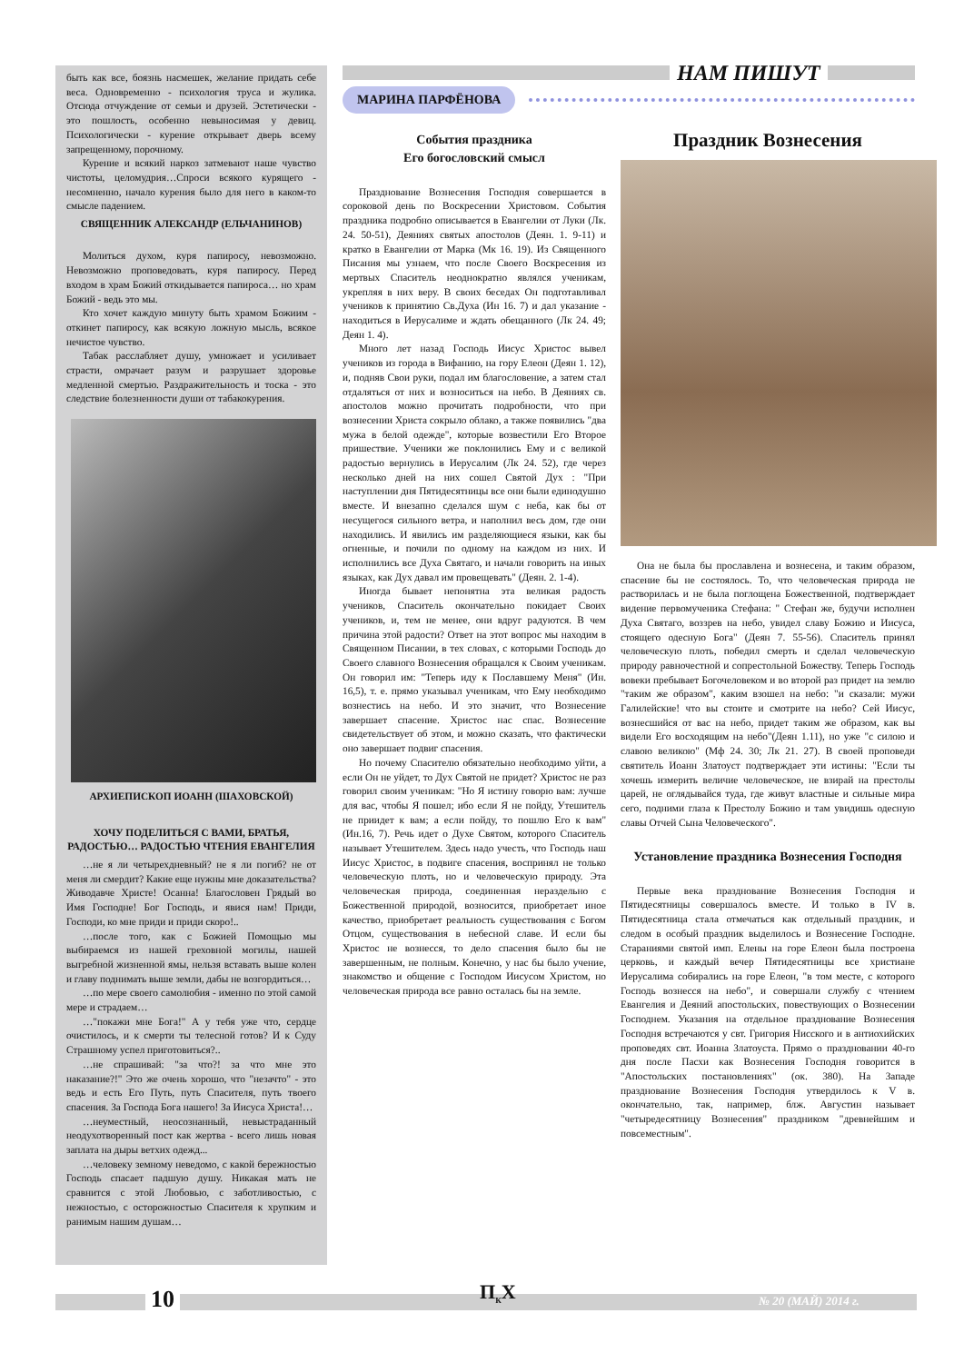быть как все, боязнь насмешек, желание придать себе веса. Одновременно - психология труса и жулика. Отсюда отчуждение от семьи и друзей. Эстетически - это пошлость, особенно невыносимая у девиц. Психологически - курение открывает дверь всему запрещенному, порочному.
Курение и всякий наркоз затмевают наше чувство чистоты, целомудрия…Спроси всякого курящего - несомненно, начало курения было для него в каком-то смысле падением.
СВЯЩЕННИК АЛЕКСАНДР (ЕЛЬЧАНИНОВ)
Молиться духом, куря папиросу, невозможно. Невозможно проповедовать, куря папиросу. Перед входом в храм Божий откидывается папироса… но храм Божий - ведь это мы.
Кто хочет каждую минуту быть храмом Божиим - откинет папиросу, как всякую ложную мысль, всякое нечистое чувство.
Табак расслабляет душу, умножает и усиливает страсти, омрачает разум и разрушает здоровье медленной смертью. Раздражительность и тоска - это следствие болезненности души от табакокурения.
АРХИЕПИСКОП ИОАНН (ШАХОВСКОЙ)
ХОЧУ ПОДЕЛИТЬСЯ С ВАМИ, БРАТЬЯ, РАДОСТЬЮ… РАДОСТЬЮ ЧТЕНИЯ ЕВАНГЕЛИЯ
…не я ли четырехдневный? не я ли погиб? не от меня ли смердит? Какие еще нужны мне доказательства? Живодавче Христе! Осанна! Благословен Грядый во Имя Господне! Бог Господь, и явися нам! Приди, Господи, ко мне приди и приди скоро!..
…после того, как с Божией Помощью мы выбираемся из нашей греховной могилы, нашей выгребной жизненной ямы, нельзя вставать выше колен и главу поднимать выше земли, дабы не возгордиться…
…по мере своего самолюбия - именно по этой самой мере и страдаем…
…"покажи мне Бога!" А у тебя уже что, сердце очистилось, и к смерти ты телесной готов? И к Суду Страшному успел приготовиться?..
…не спрашивай: "за что?! за что мне это наказание?!" Это же очень хорошо, что "незачто" - это ведь и есть Его Путь, путь Спасителя, путь твоего спасения. За Господа Бога нашего! За Иисуса Христа!…
…неуместный, неосознанный, невыстраданный неодухотворенный пост как жертва - всего лишь новая заплата на дыры ветхих одежд...
…человеку земному неведомо, с какой бережностью Господь спасает падшую душу. Никакая мать не сравнится с этой Любовью, с заботливостью, с нежностью, с осторожностью Спасителя к хрупким и ранимым нашим душам…
НАМ ПИШУТ
МАРИНА ПАРФЁНОВА
События праздника
Его богословский смысл
Празднование Вознесения Господня совершается в сороковой день по Воскресении Христовом. События праздника подробно описывается в Евангелии от Луки (Лк. 24. 50-51), Деяниях святых апостолов (Деян. 1. 9-11) и кратко в Евангелии от Марка (Мк 16. 19). Из Священного Писания мы узнаем, что после Своего Воскресения из мертвых Спаситель неоднократно являлся ученикам, укрепляя в них веру. В своих беседах Он подготавливал учеников к принятию Св.Духа (Ин 16. 7) и дал указание - находиться в Иерусалиме и ждать обещанного (Лк 24. 49; Деян 1. 4).
Много лет назад Господь Иисус Христос вывел учеников из города в Вифанию, на гору Елеон (Деян 1. 12), и, подняв Свои руки, подал им благословение, а затем стал отдаляться от них и возноситься на небо. В Деяниях св. апостолов можно прочитать подробности, что при вознесении Христа сокрыло облако, а также появились "два мужа в белой одежде", которые возвестили Его Второе пришествие. Ученики же поклонились Ему и с великой радостью вернулись в Иерусалим (Лк 24. 52), где через несколько дней на них сошел Святой Дух : "При наступлении дня Пятидесятницы все они были единодушно вместе. И внезапно сделался шум с неба, как бы от несущегося сильного ветра, и наполнил весь дом, где они находились. И явились им разделяющиеся языки, как бы огненные, и почили по одному на каждом из них. И исполнились все Духа Святаго, и начали говорить на иных языках, как Дух давал им провещевать" (Деян. 2. 1-4).
Иногда бывает непонятна эта великая радость учеников, Спаситель окончательно покидает Своих учеников, и, тем не менее, они вдруг радуются. В чем причина этой радости? Ответ на этот вопрос мы находим в Священном Писании, в тех словах, с которыми Господь до Своего славного Вознесения обращался к Своим ученикам. Он говорил им: "Теперь иду к Пославшему Меня" (Ин. 16,5), т. е. прямо указывал ученикам, что Ему необходимо вознестись на небо. И это значит, что Вознесение завершает спасение. Христос нас спас. Вознесение свидетельствует об этом, и можно сказать, что фактически оно завершает подвиг спасения.
Но почему Спасителю обязательно необходимо уйти, а если Он не уйдет, то Дух Святой не придет? Христос не раз говорил своим ученикам: "Но Я истину говорю вам: лучше для вас, чтобы Я пошел; ибо если Я не пойду, Утешитель не приидет к вам; а если пойду, то пошлю Его к вам" (Ин.16, 7). Речь идет о Духе Святом, которого Спаситель называет Утешителем. Здесь надо учесть, что Господь наш Иисус Христос, в подвиге спасения, воспринял не только человеческую плоть, но и человеческую природу. Эта человеческая природа, соединенная нераздельно с Божественной природой, возносится, приобретает иное качество, приобретает реальность существования с Богом Отцом, существования в небесной славе. И если бы Христос не вознесся, то дело спасения было бы не завершенным, не полным. Конечно, у нас бы было учение, знакомство и общение с Господом Иисусом Христом, но человеческая природа все равно осталась бы на земле.
Праздник Вознесения
Она не была бы прославлена и вознесена, и таким образом, спасение бы не состоялось. То, что человеческая природа не растворилась и не была поглощена Божественной, подтверждает видение первомученика Стефана: " Стефан же, будучи исполнен Духа Святаго, воззрев на небо, увидел славу Божию и Иисуса, стоящего одесную Бога" (Деян 7. 55-56). Спаситель принял человеческую плоть, победил смерть и сделал человеческую природу равночестной и сопрестольной Божеству. Теперь Господь вовеки пребывает Богочеловеком и во второй раз придет на землю "таким же образом", каким взошел на небо: "и сказали: мужи Галилейские! что вы стоите и смотрите на небо? Сей Иисус, вознесшийся от вас на небо, придет таким же образом, как вы видели Его восходящим на небо"(Деян 1.11), но уже "с силою и славою великою" (Мф 24. 30; Лк 21. 27). В своей проповеди святитель Иоанн Златоуст подтверждает эти истины: "Если ты хочешь измерить величие человеческое, не взирай на престолы царей, не оглядывайся туда, где живут властные и сильные мира сего, подними глаза к Престолу Божию и там увидишь одесную славы Отчей Сына Человеческого".
Установление праздника Вознесения Господня
Первые века празднование Вознесения Господня и Пятидесятницы совершалось вместе. И только в IV в. Пятидесятница стала отмечаться как отдельный праздник, и следом в особый праздник выделилось и Вознесение Господне. Стараниями святой имп. Елены на горе Елеон была построена церковь, и каждый вечер Пятидесятницы все христиане Иерусалима собирались на горе Елеон, "в том месте, с которого Господь вознесся на небо", и совершали службу с чтением Евангелия и Деяний апостольских, повествующих о Вознесении Господнем. Указания на отдельное празднование Вознесения Господня встречаются у свт. Григория Нисского и в антиохийских проповедях свт. Иоанна Златоуста. Прямо о праздновании 40-го дня после Пасхи как Вознесения Господня говорится в "Апостольских постановлениях" (ок. 380). На Западе празднование Вознесения Господня утвердилось к V в. окончательно, так, например, блж. Августин называет "четыредесятницу Вознесения" праздником "древнейшим и повсеместным".
10 П<sub>К</sub>Х № 20 (МАЙ) 2014 г.